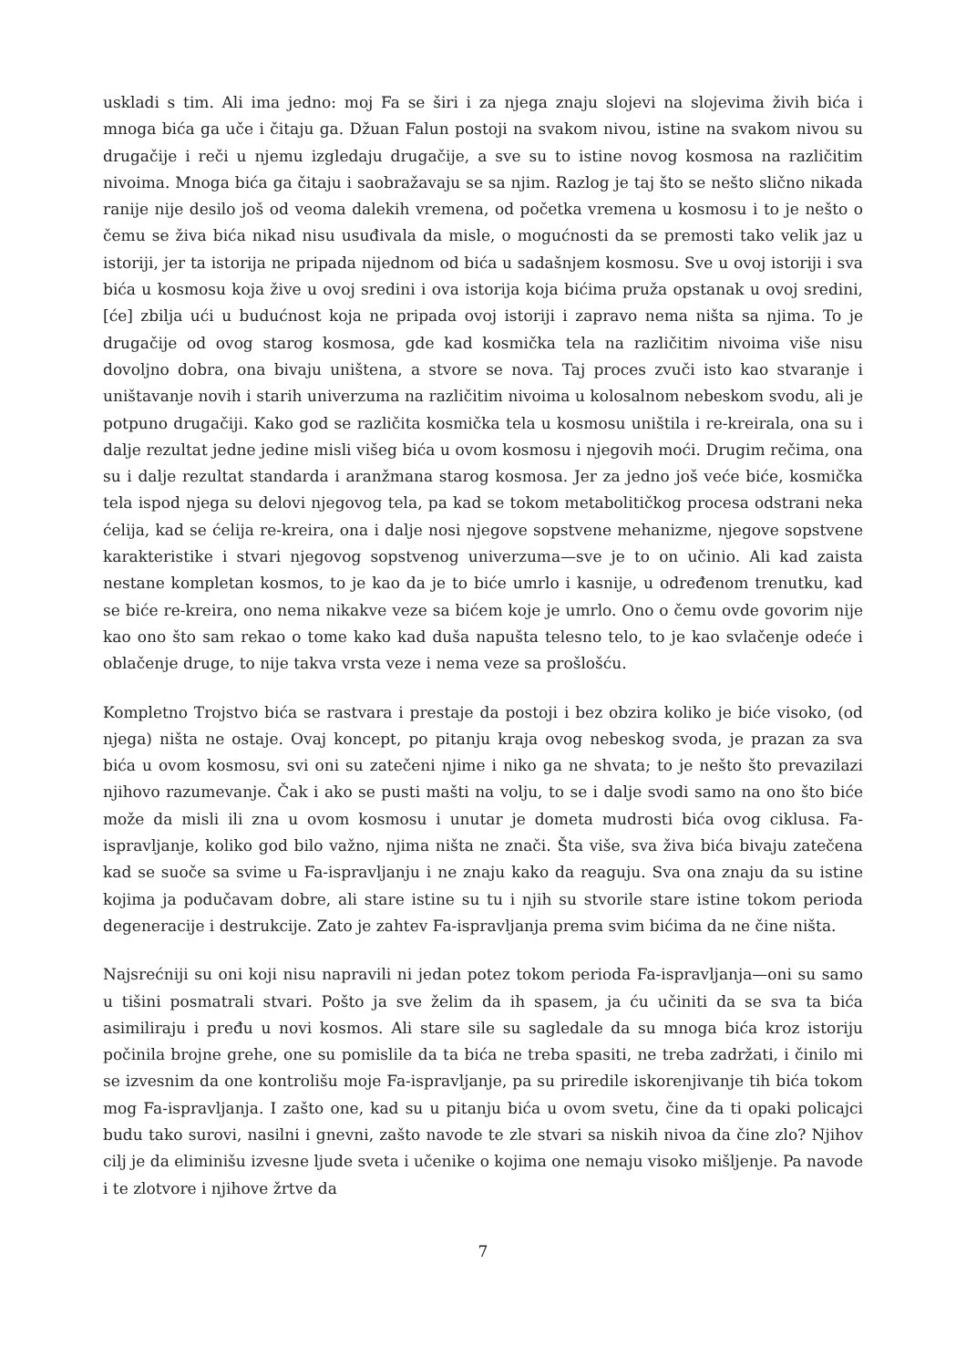uskladi s tim. Ali ima jedno: moj Fa se širi i za njega znaju slojevi na slojevima živih bića i mnoga bića ga uče i čitaju ga. Džuan Falun postoji na svakom nivou, istine na svakom nivou su drugačije i reči u njemu izgledaju drugačije, a sve su to istine novog kosmosa na različitim nivoima. Mnoga bića ga čitaju i saobražavaju se sa njim. Razlog je taj što se nešto slično nikada ranije nije desilo još od veoma dalekih vremena, od početka vremena u kosmosu i to je nešto o čemu se živa bića nikad nisu usuđivala da misle, o mogućnosti da se premosti tako velik jaz u istoriji, jer ta istorija ne pripada nijednom od bića u sadašnjem kosmosu. Sve u ovoj istoriji i sva bića u kosmosu koja žive u ovoj sredini i ova istorija koja bićima pruža opstanak u ovoj sredini, [će] zbilja ući u budućnost koja ne pripada ovoj istoriji i zapravo nema ništa sa njima. To je drugačije od ovog starog kosmosa, gde kad kosmička tela na različitim nivoima više nisu dovoljno dobra, ona bivaju uništena, a stvore se nova. Taj proces zvuči isto kao stvaranje i uništavanje novih i starih univerzuma na različitim nivoima u kolosalnom nebeskom svodu, ali je potpuno drugačiji. Kako god se različita kosmička tela u kosmosu uništila i re-kreirala, ona su i dalje rezultat jedne jedine misli višeg bića u ovom kosmosu i njegovih moći. Drugim rečima, ona su i dalje rezultat standarda i aranžmana starog kosmosa. Jer za jedno još veće biće, kosmička tela ispod njega su delovi njegovog tela, pa kad se tokom metabolitičkog procesa odstrani neka ćelija, kad se ćelija re-kreira, ona i dalje nosi njegove sopstvene mehanizme, njegove sopstvene karakteristike i stvari njegovog sopstvenog univerzuma—sve je to on učinio. Ali kad zaista nestane kompletan kosmos, to je kao da je to biće umrlo i kasnije, u određenom trenutku, kad se biće re-kreira, ono nema nikakve veze sa bićem koje je umrlo. Ono o čemu ovde govorim nije kao ono što sam rekao o tome kako kad duša napušta telesno telo, to je kao svlačenje odeće i oblačenje druge, to nije takva vrsta veze i nema veze sa prošlošću.
Kompletno Trojstvo bića se rastvara i prestaje da postoji i bez obzira koliko je biće visoko, (od njega) ništa ne ostaje. Ovaj koncept, po pitanju kraja ovog nebeskog svoda, je prazan za sva bića u ovom kosmosu, svi oni su zatečeni njime i niko ga ne shvata; to je nešto što prevazilazi njihovo razumevanje. Čak i ako se pusti mašti na volju, to se i dalje svodi samo na ono što biće može da misli ili zna u ovom kosmosu i unutar je dometa mudrosti bića ovog ciklusa. Fa-ispravljanje, koliko god bilo važno, njima ništa ne znači. Šta više, sva živa bića bivaju zatečena kad se suoče sa svime u Fa-ispravljanju i ne znaju kako da reaguju. Sva ona znaju da su istine kojima ja podučavam dobre, ali stare istine su tu i njih su stvorile stare istine tokom perioda degeneracije i destrukcije. Zato je zahtev Fa-ispravljanja prema svim bićima da ne čine ništa.
Najsrećniji su oni koji nisu napravili ni jedan potez tokom perioda Fa-ispravljanja—oni su samo u tišini posmatrali stvari. Pošto ja sve želim da ih spasem, ja ću učiniti da se sva ta bića asimiliraju i pređu u novi kosmos. Ali stare sile su sagledale da su mnoga bića kroz istoriju počinila brojne grehe, one su pomislile da ta bića ne treba spasiti, ne treba zadržati, i činilo mi se izvesnim da one kontrolišu moje Fa-ispravljanje, pa su priredile iskorenjivanje tih bića tokom mog Fa-ispravljanja. I zašto one, kad su u pitanju bića u ovom svetu, čine da ti opaki policajci budu tako surovi, nasilni i gnevni, zašto navode te zle stvari sa niskih nivoa da čine zlo? Njihov cilj je da eliminišu izvesne ljude sveta i učenike o kojima one nemaju visoko mišljenje. Pa navode i te zlotvore i njihove žrtve da
7